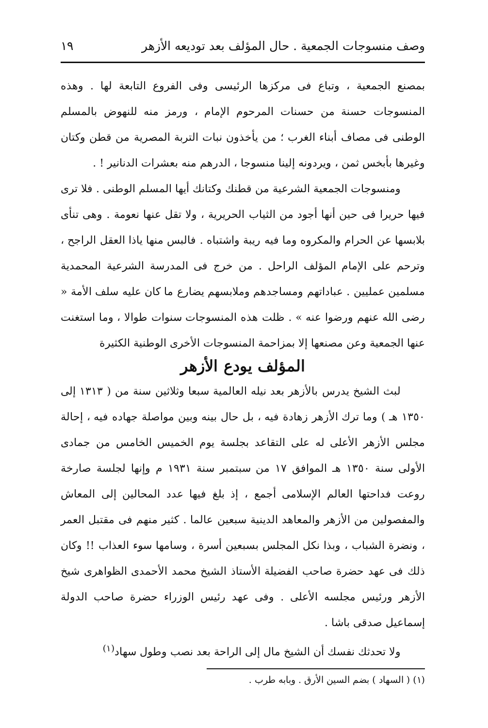وصف منسوجات الجمعية . حال المؤلف بعد توديعه الأزهر ١٩
بمصنع الجمعية ، وتباع فى مركزها الرئيسى وفى الفروع التابعة لها . وهذه المنسوجات حسنة من حسنات المرحوم الإمام ، ورمز منه للنهوض بالمسلم الوطنى فى مصاف أبناء الغرب ؛ من يأخذون نبات التربة المصرية من قطن وكتان وغيرها بأبخس ثمن ، ويردونه إلينا منسوجا ، الدرهم منه بعشرات الدنانير ! .
ومنسوجات الجمعية الشرعية من قطنك وكتانك أيها المسلم الوطنى . فلا ترى فيها حريرا فى حين أنها أجود من الثياب الحريرية ، ولا تقل عنها نعومة . وهى تنأى بلابسها عن الحرام والمكروه وما فيه ريبة واشتباه . فالبس منها ياذا العقل الراجح ، وترحم على الإمام المؤلف الراحل . من خرج فى المدرسة الشرعية المحمدية مسلمين عمليين . عباداتهم ومساجدهم وملابسهم يضارع ما كان عليه سلف الأمة « رضى الله عنهم ورضوا عنه » . ظلت هذه المنسوجات سنوات طوالا ، وما استغنت عنها الجمعية وعن مصنعها إلا بمزاحمة المنسوجات الأخرى الوطنية الكثيرة
المؤلف يودع الأزهر
لبث الشيخ يدرس بالأزهر بعد نيله العالمية سبعا وثلاثين سنة من ( ١٣١٣ إلى ١٣٥٠ هـ ) وما ترك الأزهر زهادة فيه ، بل حال بينه وبين مواصلة جهاده فيه ، إحالة مجلس الأزهر الأعلى له على التقاعد بجلسة يوم الخميس الخامس من جمادى الأولى سنة ١٣٥٠ هـ الموافق ١٧ من سبتمبر سنة ١٩٣١ م وإنها لجلسة صارخة روعت فداحتها العالم الإسلامى أجمع ، إذ بلغ فيها عدد المحالين إلى المعاش والمفصولين من الأزهر والمعاهد الدينية سبعين عالما . كثير منهم فى مقتبل العمر ، ونضرة الشباب ، وبذا نكل المجلس بسبعين أسرة ، وسامها سوء العذاب !! وكان ذلك فى عهد حضرة صاحب الفضيلة الأستاذ الشيخ محمد الأحمدى الظواهرى شيخ الأزهر ورئيس مجلسه الأعلى . وفى عهد رئيس الوزراء حضرة صاحب الدولة إسماعيل صدقى باشا .
ولا تحدثك نفسك أن الشيخ مال إلى الراحة بعد نصب وطول سهاد<sup>(١)</sup>
(١) ( السهاد ) بضم السين الأرق . وبابه طرب .